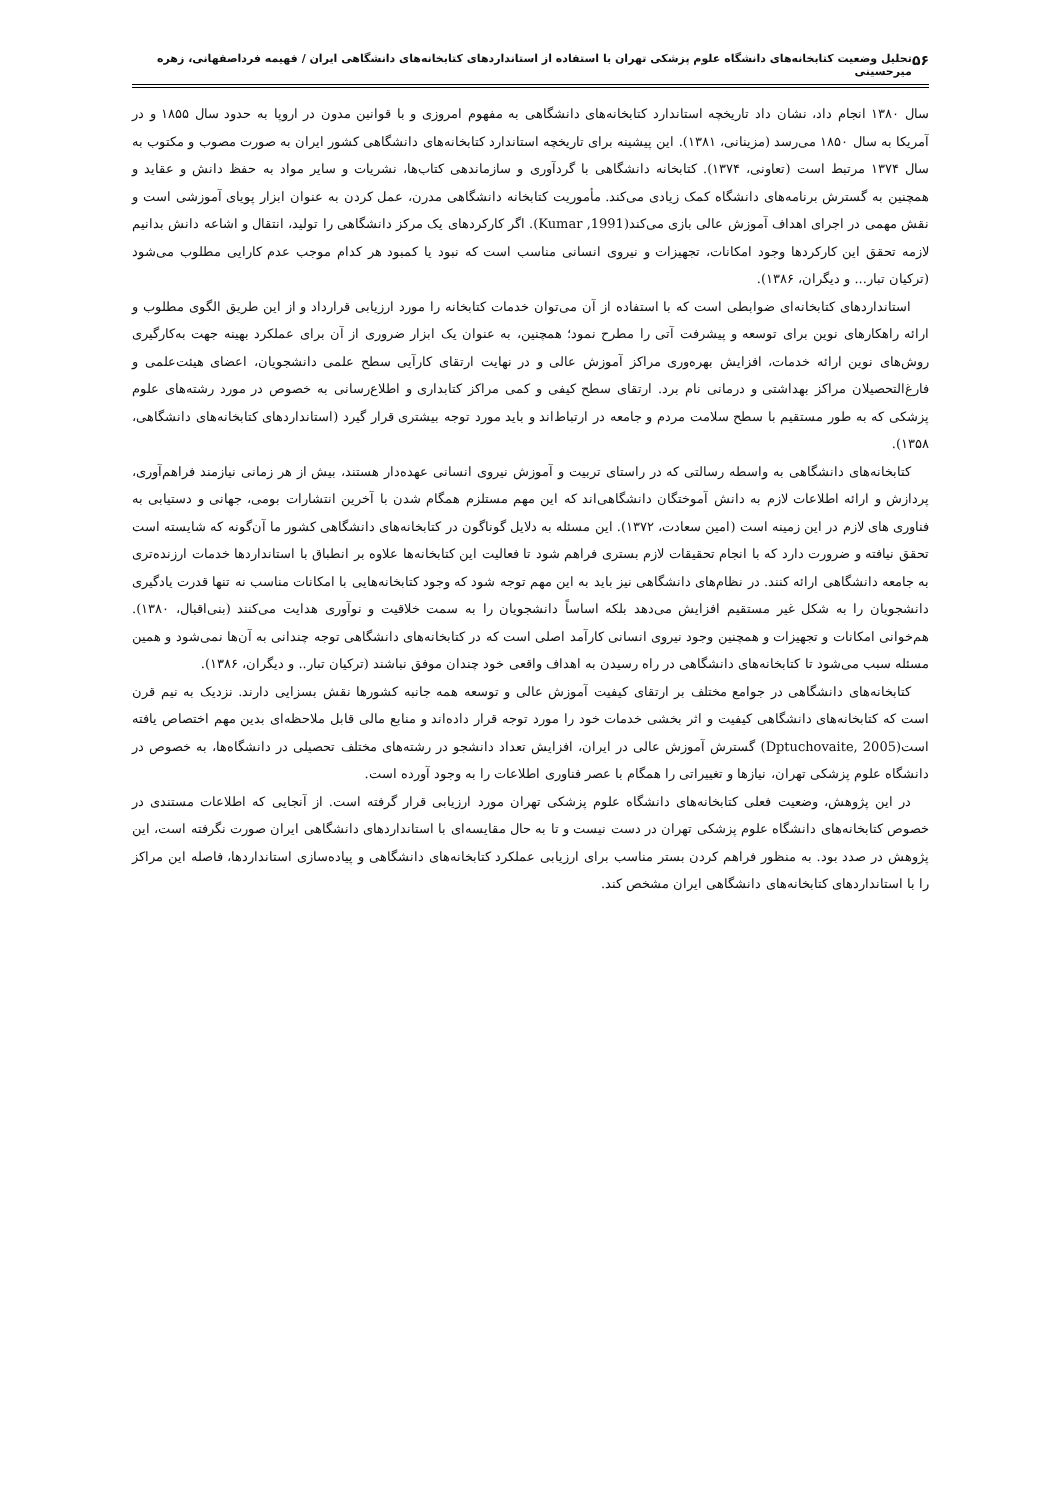۵۶ تحلیل وضعیت کتابخانه‌های دانشگاه علوم پزشکی تهران با استفاده از استانداردهای کتابخانه‌های دانشگاهی ایران / فهیمه فرداصفهانی، زهره میرحسینی
سال ۱۳۸۰ انجام داد، نشان داد تاریخچه استاندارد کتابخانه‌های دانشگاهی به مفهوم امروزی و با قوانین مدون در اروپا به حدود سال ۱۸۵۵ و در آمریکا به سال ۱۸۵۰ می‌رسد (مزینانی، ۱۳۸۱). این پیشینه برای تاریخچه استاندارد کتابخانه‌های دانشگاهی کشور ایران به صورت مصوب و مکتوب به سال ۱۳۷۴ مرتبط است (تعاونی، ۱۳۷۴). کتابخانه دانشگاهی با گردآوری و سازماندهی کتاب‌ها، نشریات و سایر مواد به حفظ دانش و عقاید و همچنین به گسترش برنامه‌های دانشگاه کمک زیادی می‌کند. مأموریت کتابخانه دانشگاهی مدرن، عمل کردن به عنوان ابزار پویای آموزشی است و نقش مهمی در اجرای اهداف آموزش عالی بازی می‌کند(Kumar ,1991). اگر کارکردهای یک مرکز دانشگاهی را تولید، انتقال و اشاعه دانش بدانیم لازمه تحقق این کارکردها وجود امکانات، تجهیزات و نیروی انسانی مناسب است که نبود یا کمبود هر کدام موجب عدم کارایی مطلوب می‌شود (ترکیان تبار... و دیگران، ۱۳۸۶).
استانداردهای کتابخانه‌ای ضوابطی است که با استفاده از آن می‌توان خدمات کتابخانه را مورد ارزیابی قرارداد و از این طریق الگوی مطلوب و ارائه راهکارهای نوین برای توسعه و پیشرفت آتی را مطرح نمود؛ همچنین، به عنوان یک ابزار ضروری از آن برای عملکرد بهینه جهت به‌کارگیری روش‌های نوین ارائه خدمات، افزایش بهره‌وری مراکز آموزش عالی و در نهایت ارتقای کارآیی سطح علمی دانشجویان، اعضای هیئت‌علمی و فارغ‌التحصیلان مراکز بهداشتی و درمانی نام برد. ارتقای سطح کیفی و کمی مراکز کتابداری و اطلاع‌رسانی به خصوص در مورد رشته‌های علوم پزشکی که به طور مستقیم با سطح سلامت مردم و جامعه در ارتباط‌اند و باید مورد توجه بیشتری قرار گیرد (استانداردهای کتابخانه‌های دانشگاهی، ۱۳۵۸).
کتابخانه‌های دانشگاهی به واسطه رسالتی که در راستای تربیت و آموزش نیروی انسانی عهده‌دار هستند، بیش از هر زمانی نیازمند فراهم‌آوری، پردازش و ارائه اطلاعات لازم به دانش آموختگان دانشگاهی‌اند که این مهم مستلزم همگام شدن با آخرین انتشارات بومی، جهانی و دستیابی به فناوری های لازم در این زمینه است (امین سعادت، ۱۳۷۲). این مسئله به دلایل گوناگون در کتابخانه‌های دانشگاهی کشور ما آن‌گونه که شایسته است تحقق نیافته و ضرورت دارد که با انجام تحقیقات لازم بستری فراهم شود تا فعالیت این کتابخانه‌ها علاوه بر انطباق با استانداردها خدمات ارزنده‌تری به جامعه دانشگاهی ارائه کنند. در نظام‌های دانشگاهی نیز باید به این مهم توجه شود که وجود کتابخانه‌هایی با امکانات مناسب نه تنها قدرت یادگیری دانشجویان را به شکل غیر مستقیم افزایش می‌دهد بلکه اساساً دانشجویان را به سمت خلاقیت و نوآوری هدایت می‌کنند (بنی‌اقبال، ۱۳۸۰). هم‌خوانی امکانات و تجهیزات و همچنین وجود نیروی انسانی کارآمد اصلی است که در کتابخانه‌های دانشگاهی توجه چندانی به آن‌ها نمی‌شود و همین مسئله سبب می‌شود تا کتابخانه‌های دانشگاهی در راه رسیدن به اهداف واقعی خود چندان موفق نباشند (ترکیان تبار.. و دیگران، ۱۳۸۶).
کتابخانه‌های دانشگاهی در جوامع مختلف بر ارتقای کیفیت آموزش عالی و توسعه همه جانبه کشورها نقش بسزایی دارند. نزدیک به نیم قرن است که کتابخانه‌های دانشگاهی کیفیت و اثر بخشی خدمات خود را مورد توجه قرار داده‌اند و منابع مالی قابل ملاحظه‌ای بدین مهم اختصاص یافته است(Dptuchovaite, 2005) گسترش آموزش عالی در ایران، افزایش تعداد دانشجو در رشته‌های مختلف تحصیلی در دانشگاه‌ها، به خصوص در دانشگاه علوم پزشکی تهران، نیازها و تغییراتی را همگام با عصر فناوری اطلاعات را به وجود آورده است.
در این پژوهش، وضعیت فعلی کتابخانه‌های دانشگاه علوم پزشکی تهران مورد ارزیابی قرار گرفته است. از آنجایی که اطلاعات مستندی در خصوص کتابخانه‌های دانشگاه علوم پزشکی تهران در دست نیست و تا به حال مقایسه‌ای با استانداردهای دانشگاهی ایران صورت نگرفته است، این پژوهش در صدد بود. به منظور فراهم کردن بستر مناسب برای ارزیابی عملکرد کتابخانه‌های دانشگاهی و پیاده‌سازی استانداردها، فاصله این مراکز را با استانداردهای کتابخانه‌های دانشگاهی ایران مشخص کند.